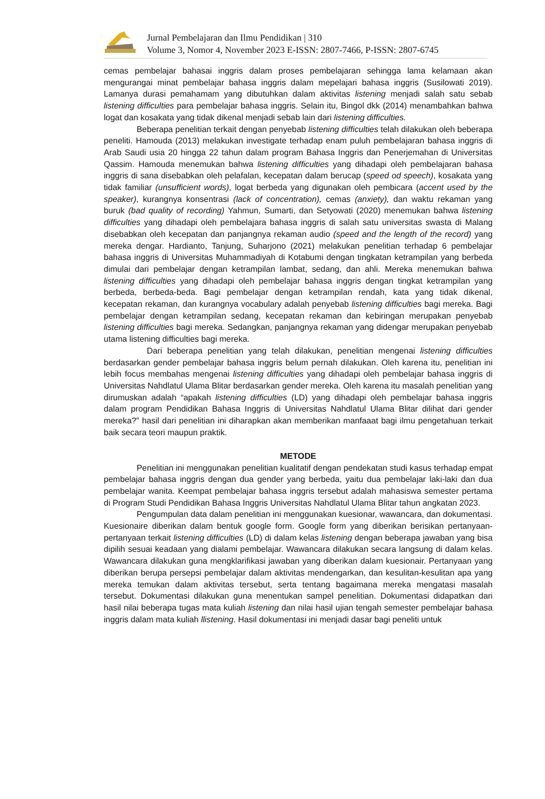Jurnal Pembelajaran dan Ilmu Pendidikan | 310
Volume 3, Nomor 4, November 2023 E-ISSN: 2807-7466, P-ISSN: 2807-6745
cemas pembelajar bahasai inggris dalam proses pembelajaran sehingga lama kelamaan akan mengurangai minat pembelajar bahasa inggris dalam mepelajari bahasa inggris (Susilowati 2019). Lamanya durasi pemahamam yang dibutuhkan dalam aktivitas listening menjadi salah satu sebab listening difficulties para pembelajar bahasa inggris. Selain itu, Bingol dkk (2014) menambahkan bahwa logat dan kosakata yang tidak dikenal menjadi sebab lain dari listening difficulties.
Beberapa penelitian terkait dengan penyebab listening difficulties telah dilakukan oleh beberapa peneliti. Hamouda (2013) melakukan investigate terhadap enam puluh pembelajaran bahasa inggris di Arab Saudi usia 20 hingga 22 tahun dalam program Bahasa Inggris dan Penerjemahan di Universitas Qassim. Hamouda menemukan bahwa listening difficulties yang dihadapi oleh pembelajaran bahasa inggris di sana disebabkan oleh pelafalan, kecepatan dalam berucap (speed od speech), kosakata yang tidak familiar (unsufficient words), logat berbeda yang digunakan oleh pembicara (accent used by the speaker), kurangnya konsentrasi (lack of concentration), cemas (anxiety), dan waktu rekaman yang buruk (bad quality of recording) Yahmun, Sumarti, dan Setyowati (2020) menemukan bahwa listening difficulties yang dihadapi oleh pembelajara bahasa inggris di salah satu universitas swasta di Malang disebabkan oleh kecepatan dan panjangnya rekaman audio (speed and the length of the record) yang mereka dengar. Hardianto, Tanjung, Suharjono (2021) melakukan penelitian terhadap 6 pembelajar bahasa inggris di Universitas Muhammadiyah di Kotabumi dengan tingkatan ketrampilan yang berbeda dimulai dari pembelajar dengan ketrampilan lambat, sedang, dan ahli. Mereka menemukan bahwa listening difficulties yang dihadapi oleh pembelajar bahasa inggris dengan tingkat ketrampilan yang berbeda, berbeda-beda. Bagi pembelajar dengan ketrampilan rendah, kata yang tidak dikenal, kecepatan rekaman, dan kurangnya vocabulary adalah penyebab listening difficulties bagi mereka. Bagi pembelajar dengan ketrampilan sedang, kecepatan rekaman dan kebiringan merupakan penyebab listening difficulties bagi mereka. Sedangkan, panjangnya rekaman yang didengar merupakan penyebab utama listening difficulties bagi mereka.
Dari beberapa penelitian yang telah dilakukan, penelitian mengenai listening difficulties berdasarkan gender pembelajar bahasa inggris belum pernah dilakukan. Oleh karena itu, penelitian ini lebih focus membahas mengenai listening difficulties yang dihadapi oleh pembelajar bahasa inggris di Universitas Nahdlatul Ulama Blitar berdasarkan gender mereka. Oleh karena itu masalah penelitian yang dirumuskan adalah “apakah listening difficulties (LD) yang dihadapi oleh pembelajar bahasa inggris dalam program Pendidikan Bahasa Inggris di Universitas Nahdlatul Ulama Blitar dilihat dari gender mereka?” hasil dari penelitian ini diharapkan akan memberikan manfaaat bagi ilmu pengetahuan terkait baik secara teori maupun praktik.
METODE
Penelitian ini menggunakan penelitian kualitatif dengan pendekatan studi kasus terhadap empat pembelajar bahasa inggris dengan dua gender yang berbeda, yaitu dua pembelajar laki-laki dan dua pembelajar wanita. Keempat pembelajar bahasa inggris tersebut adalah mahasiswa semester pertama di Program Studi Pendidikan Bahasa Inggris Universitas Nahdlatul Ulama Blitar tahun angkatan 2023.
Pengumpulan data dalam penelitian ini menggunakan kuesionar, wawancara, dan dokumentasi. Kuesionaire diberikan dalam bentuk google form. Google form yang diberikan berisikan pertanyaan-pertanyaan terkait listening difficulties (LD) di dalam kelas listening dengan beberapa jawaban yang bisa dipilih sesuai keadaan yang dialami pembelajar. Wawancara dilakukan secara langsung di dalam kelas. Wawancara dilakukan guna mengklarifikasi jawaban yang diberikan dalam kuesionair. Pertanyaan yang diberikan berupa persepsi pembelajar dalam aktivitas mendengarkan, dan kesulitan-kesulitan apa yang mereka temukan dalam aktivitas tersebut, serta tentang bagaimana mereka mengatasi masalah tersebut. Dokumentasi dilakukan guna menentukan sampel penelitian. Dokumentasi didapatkan dari hasil nilai beberapa tugas mata kuliah listening dan nilai hasil ujian tengah semester pembelajar bahasa inggris dalam mata kuliah llistening. Hasil dokumentasi ini menjadi dasar bagi peneliti untuk